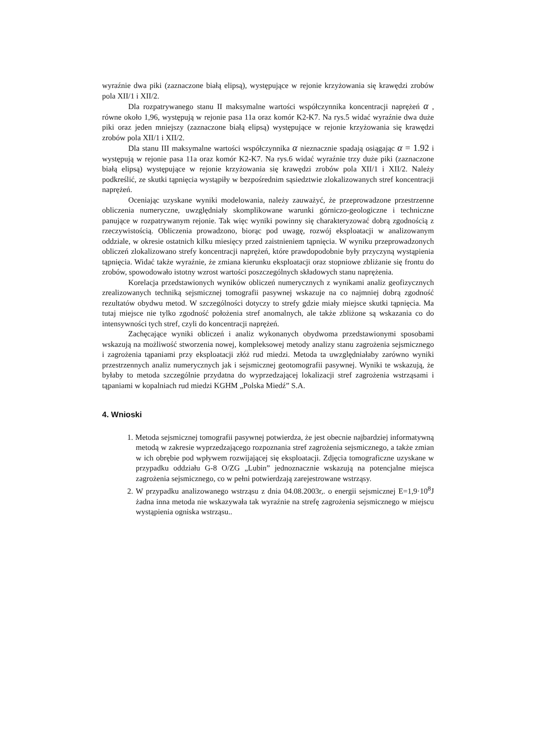wyraźnie dwa piki (zaznaczone białą elipsą), występujące w rejonie krzyżowania się krawędzi zrobów pola XII/1 i XII/2.
Dla rozpatrywanego stanu II maksymalne wartości współczynnika koncentracji naprężeń α , równe około 1,96, występują w rejonie pasa 11a oraz komór K2-K7. Na rys.5 widać wyraźnie dwa duże piki oraz jeden mniejszy (zaznaczone białą elipsą) występujące w rejonie krzyżowania się krawędzi zrobów pola XII/1 i XII/2.
Dla stanu III maksymalne wartości współczynnika α nieznacznie spadają osiągając α = 1.92 i występują w rejonie pasa 11a oraz komór K2-K7. Na rys.6 widać wyraźnie trzy duże piki (zaznaczone białą elipsą) występujące w rejonie krzyżowania się krawędzi zrobów pola XII/1 i XII/2. Należy podkreślić, ze skutki tąpnięcia wystąpiły w bezpośrednim sąsiedztwie zlokalizowanych stref koncentracji naprężeń.
Oceniając uzyskane wyniki modelowania, należy zauważyć, że przeprowadzone przestrzenne obliczenia numeryczne, uwzględniały skomplikowane warunki górniczo-geologiczne i techniczne panujące w rozpatrywanym rejonie. Tak więc wyniki powinny się charakteryzować dobrą zgodnością z rzeczywistością. Obliczenia prowadzono, biorąc pod uwagę, rozwój eksploatacji w analizowanym oddziale, w okresie ostatnich kilku miesięcy przed zaistnieniem tąpnięcia. W wyniku przeprowadzonych obliczeń zlokalizowano strefy koncentracji naprężeń, które prawdopodobnie były przyczyną wystąpienia tąpnięcia. Widać także wyraźnie, że zmiana kierunku eksploatacji oraz stopniowe zbliżanie się frontu do zrobów, spowodowało istotny wzrost wartości poszczególnych składowych stanu naprężenia.
Korelacja przedstawionych wyników obliczeń numerycznych z wynikami analiz geofizycznych zrealizowanych techniką sejsmicznej tomografii pasywnej wskazuje na co najmniej dobrą zgodność rezultatów obydwu metod. W szczególności dotyczy to strefy gdzie miały miejsce skutki tąpnięcia. Ma tutaj miejsce nie tylko zgodność położenia stref anomalnych, ale także zbliżone są wskazania co do intensywności tych stref, czyli do koncentracji naprężeń.
Zachęcające wyniki obliczeń i analiz wykonanych obydwoma przedstawionymi sposobami wskazują na możliwość stworzenia nowej, kompleksowej metody analizy stanu zagrożenia sejsmicznego i zagrożenia tąpaniami przy eksploatacji złóż rud miedzi. Metoda ta uwzględniałaby zarówno wyniki przestrzennych analiz numerycznych jak i sejsmicznej geotomografii pasywnej. Wyniki te wskazują, że byłaby to metoda szczególnie przydatna do wyprzedzającej lokalizacji stref zagrożenia wstrząsami i tąpaniami w kopalniach rud miedzi KGHM „Polska Miedź” S.A.
4. Wnioski
1. Metoda sejsmicznej tomografii pasywnej potwierdza, że jest obecnie najbardziej informatywną metodą w zakresie wyprzedzającego rozpoznania stref zagrożenia sejsmicznego, a także zmian w ich obrębie pod wpływem rozwijającej się eksploatacji. Zdjęcia tomograficzne uzyskane w przypadku oddziału G-8 O/ZG „Lubin” jednoznacznie wskazują na potencjalne miejsca zagrożenia sejsmicznego, co w pełni potwierdzają zarejestrowane wstrząsy.
2. W przypadku analizowanego wstrząsu z dnia 04.08.2003r,. o energii sejsmicznej E=1,9·10<sup>8</sup>J żadna inna metoda nie wskazywała tak wyraźnie na strefę zagrożenia sejsmicznego w miejscu wystąpienia ogniska wstrząsu..